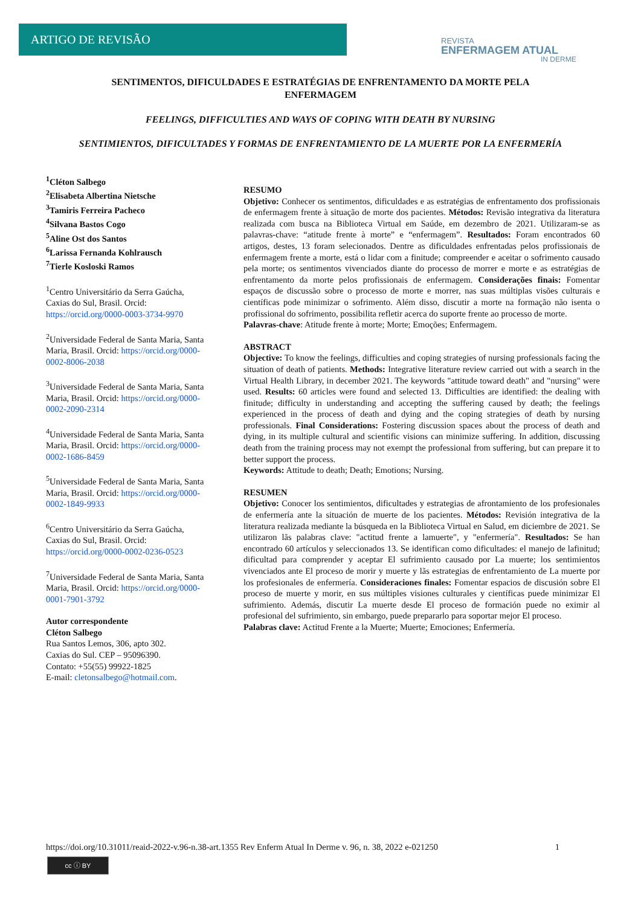ARTIGO DE REVISÃO
REVISTA
ENFERMAGEM ATUAL
IN DERME
SENTIMENTOS, DIFICULDADES E ESTRATÉGIAS DE ENFRENTAMENTO DA MORTE PELA ENFERMAGEM
FEELINGS, DIFFICULTIES AND WAYS OF COPING WITH DEATH BY NURSING
SENTIMIENTOS, DIFICULTADES Y FORMAS DE ENFRENTAMIENTO DE LA MUERTE POR LA ENFERMERÍA
<sup>1</sup> Cléton Salbego
<sup>2</sup> Elisabeta Albertina Nietsche
<sup>3</sup> Tamiris Ferreira Pacheco
<sup>4</sup> Silvana Bastos Cogo
<sup>5</sup> Aline Ost dos Santos
<sup>6</sup> Larissa Fernanda Kohlrausch
<sup>7</sup> Tierle Kosloski Ramos
<sup>1</sup> Centro Universitário da Serra Gaúcha, Caxias do Sul, Brasil. Orcid: https://orcid.org/0000-0003-3734-9970
<sup>2</sup> Universidade Federal de Santa Maria, Santa Maria, Brasil. Orcid: https://orcid.org/0000-0002-8006-2038
<sup>3</sup> Universidade Federal de Santa Maria, Santa Maria, Brasil. Orcid: https://orcid.org/0000-0002-2090-2314
<sup>4</sup> Universidade Federal de Santa Maria, Santa Maria, Brasil. Orcid: https://orcid.org/0000-0002-1686-8459
<sup>5</sup> Universidade Federal de Santa Maria, Santa Maria, Brasil. Orcid: https://orcid.org/0000-0002-1849-9933
<sup>6</sup> Centro Universitário da Serra Gaúcha, Caxias do Sul, Brasil. Orcid: https://orcid.org/0000-0002-0236-0523
<sup>7</sup> Universidade Federal de Santa Maria, Santa Maria, Brasil. Orcid: https://orcid.org/0000-0001-7901-3792
Autor correspondente
Cléton Salbego
Rua Santos Lemos, 306, apto 302.
Caxias do Sul. CEP – 95096390.
Contato: +55(55) 99922-1825
E-mail: cletonsalbego@hotmail.com.
RESUMO
Objetivo: Conhecer os sentimentos, dificuldades e as estratégias de enfrentamento dos profissionais de enfermagem frente à situação de morte dos pacientes. Métodos: Revisão integrativa da literatura realizada com busca na Biblioteca Virtual em Saúde, em dezembro de 2021. Utilizaram-se as palavras-chave: “atitude frente à morte” e “enfermagem”. Resultados: Foram encontrados 60 artigos, destes, 13 foram selecionados. Dentre as dificuldades enfrentadas pelos profissionais de enfermagem frente a morte, está o lidar com a finitude; compreender e aceitar o sofrimento causado pela morte; os sentimentos vivenciados diante do processo de morrer e morte e as estratégias de enfrentamento da morte pelos profissionais de enfermagem. Considerações finais: Fomentar espaços de discussão sobre o processo de morte e morrer, nas suas múltiplas visões culturais e científicas pode minimizar o sofrimento. Além disso, discutir a morte na formação não isenta o profissional do sofrimento, possibilita refletir acerca do suporte frente ao processo de morte.
Palavras-chave: Atitude frente à morte; Morte; Emoções; Enfermagem.
ABSTRACT
Objective: To know the feelings, difficulties and coping strategies of nursing professionals facing the situation of death of patients. Methods: Integrative literature review carried out with a search in the Virtual Health Library, in december 2021. The keywords "attitude toward death" and "nursing" were used. Results: 60 articles were found and selected 13. Difficulties are identified: the dealing with finitude; difficulty in understanding and accepting the suffering caused by death; the feelings experienced in the process of death and dying and the coping strategies of death by nursing professionals. Final Considerations: Fostering discussion spaces about the process of death and dying, in its multiple cultural and scientific visions can minimize suffering. In addition, discussing death from the training process may not exempt the professional from suffering, but can prepare it to better support the process.
Keywords: Attitude to death; Death; Emotions; Nursing.
RESUMEN
Objetivo: Conocer los sentimientos, dificultades y estrategias de afrontamiento de los profesionales de enfermería ante la situación de muerte de los pacientes. Métodos: Revisión integrativa de la literatura realizada mediante la búsqueda en la Biblioteca Virtual en Salud, em diciembre de 2021. Se utilizaron lãs palabras clave: "actitud frente a lamuerte", y "enfermería". Resultados: Se han encontrado 60 artículos y seleccionados 13. Se identifican como dificultades: el manejo de lafinitud; dificultad para comprender y aceptar El sufrimiento causado por La muerte; los sentimientos vivenciados ante El proceso de morir y muerte y lãs estrategias de enfrentamiento de La muerte por los profesionales de enfermería. Consideraciones finales: Fomentar espacios de discusión sobre El proceso de muerte y morir, en sus múltiples visiones culturales y científicas puede minimizar El sufrimiento. Además, discutir La muerte desde El proceso de formación puede no eximir al profesional del sufrimiento, sin embargo, puede prepararlo para soportar mejor El proceso.
Palabras clave: Actitud Frente a la Muerte; Muerte; Emociones; Enfermería.
https://doi.org/10.31011/reaid-2022-v.96-n.38-art.1355 Rev Enferm Atual In Derme v. 96, n. 38, 2022 e-021250 1
cc ⓘ BY